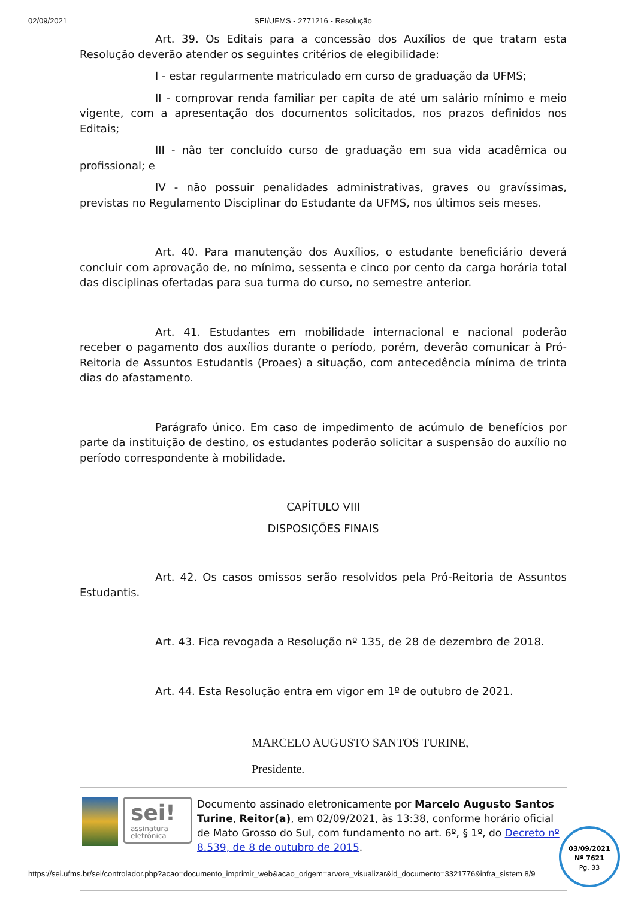02/09/2021 SEI/UFMS - 2771216 - Resolução
Art. 39. Os Editais para a concessão dos Auxílios de que tratam esta Resolução deverão atender os seguintes critérios de elegibilidade:
I - estar regularmente matriculado em curso de graduação da UFMS;
II - comprovar renda familiar per capita de até um salário mínimo e meio vigente, com a apresentação dos documentos solicitados, nos prazos definidos nos Editais;
III - não ter concluído curso de graduação em sua vida acadêmica ou profissional; e
IV - não possuir penalidades administrativas, graves ou gravíssimas, previstas no Regulamento Disciplinar do Estudante da UFMS, nos últimos seis meses.
Art. 40. Para manutenção dos Auxílios, o estudante beneficiário deverá concluir com aprovação de, no mínimo, sessenta e cinco por cento da carga horária total das disciplinas ofertadas para sua turma do curso, no semestre anterior.
Art. 41. Estudantes em mobilidade internacional e nacional poderão receber o pagamento dos auxílios durante o período, porém, deverão comunicar à Pró-Reitoria de Assuntos Estudantis (Proaes) a situação, com antecedência mínima de trinta dias do afastamento.
Parágrafo único. Em caso de impedimento de acúmulo de benefícios por parte da instituição de destino, os estudantes poderão solicitar a suspensão do auxílio no período correspondente à mobilidade.
CAPÍTULO VIII
DISPOSIÇÕES FINAIS
Art. 42. Os casos omissos serão resolvidos pela Pró-Reitoria de Assuntos Estudantis.
Art. 43. Fica revogada a Resolução nº 135, de 28 de dezembro de 2018.
Art. 44. Esta Resolução entra em vigor em 1º de outubro de 2021.
MARCELO AUGUSTO SANTOS TURINE,
Presidente.
sei!
assinatura eletrônica
Documento assinado eletronicamente por Marcelo Augusto Santos Turine, Reitor(a), em 02/09/2021, às 13:38, conforme horário oficial de Mato Grosso do Sul, com fundamento no art. 6º, § 1º, do Decreto nº 8.539, de 8 de outubro de 2015.
03/09/2021
Nº 7621
Pg. 33
https://sei.ufms.br/sei/controlador.php?acao=documento_imprimir_web&acao_origem=arvore_visualizar&id_documento=3321776&infra_sistem 8/9